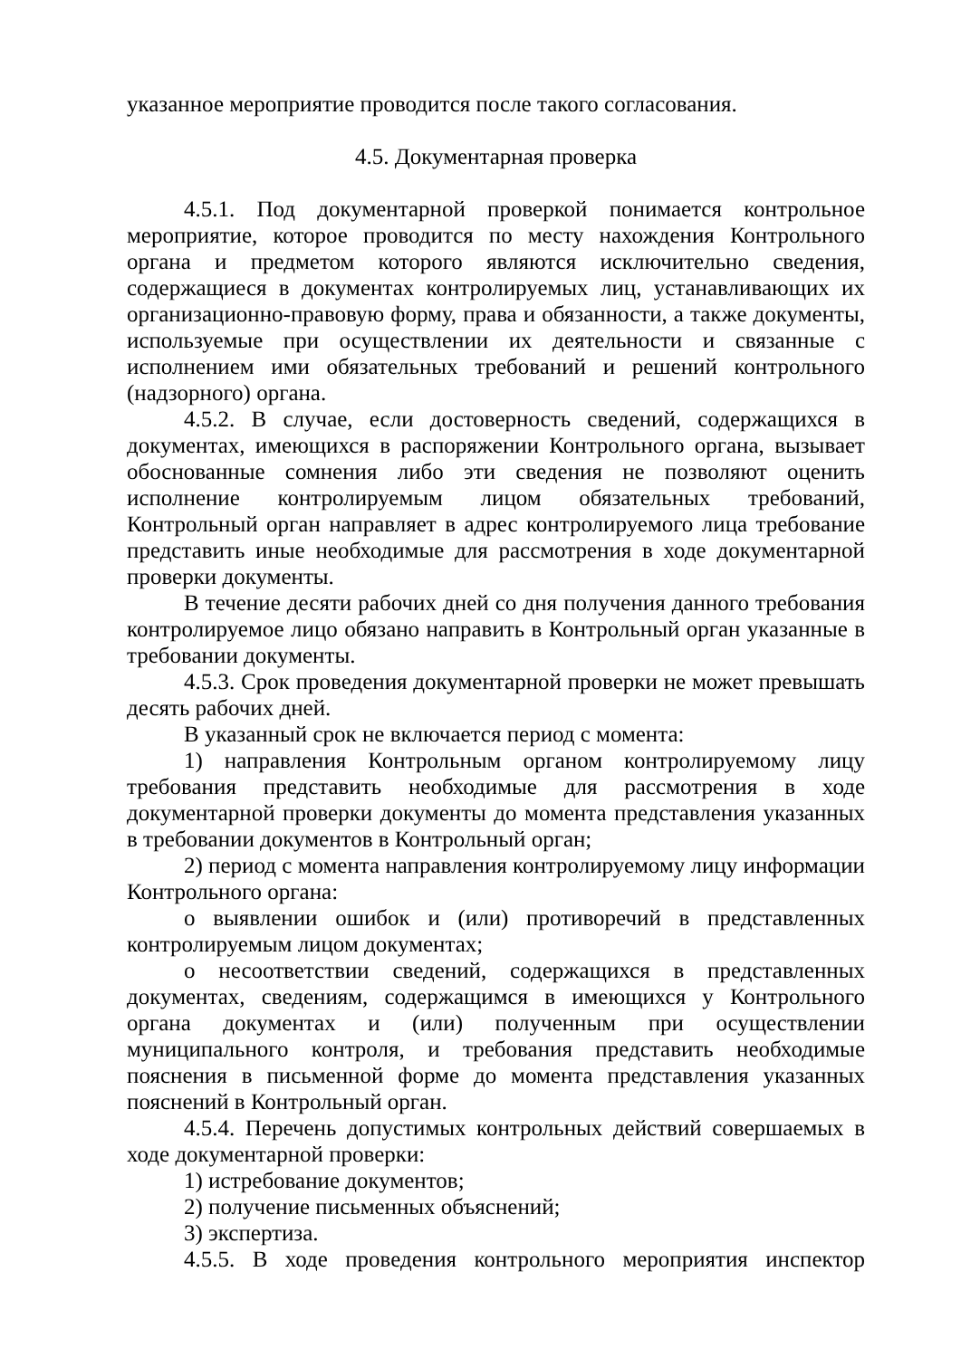указанное мероприятие проводится после такого согласования.
4.5. Документарная проверка
4.5.1. Под документарной проверкой понимается контрольное мероприятие, которое проводится по месту нахождения Контрольного органа и предметом которого являются исключительно сведения, содержащиеся в документах контролируемых лиц, устанавливающих их организационно-правовую форму, права и обязанности, а также документы, используемые при осуществлении их деятельности и связанные с исполнением ими обязательных требований и решений контрольного (надзорного) органа.
4.5.2. В случае, если достоверность сведений, содержащихся в документах, имеющихся в распоряжении Контрольного органа, вызывает обоснованные сомнения либо эти сведения не позволяют оценить исполнение контролируемым лицом обязательных требований, Контрольный орган направляет в адрес контролируемого лица требование представить иные необходимые для рассмотрения в ходе документарной проверки документы.
В течение десяти рабочих дней со дня получения данного требования контролируемое лицо обязано направить в Контрольный орган указанные в требовании документы.
4.5.3. Срок проведения документарной проверки не может превышать десять рабочих дней.
В указанный срок не включается период с момента:
1) направления Контрольным органом контролируемому лицу требования представить необходимые для рассмотрения в ходе документарной проверки документы до момента представления указанных в требовании документов в Контрольный орган;
2) период с момента направления контролируемому лицу информации Контрольного органа:
о выявлении ошибок и (или) противоречий в представленных контролируемым лицом документах;
о несоответствии сведений, содержащихся в представленных документах, сведениям, содержащимся в имеющихся у Контрольного органа документах и (или) полученным при осуществлении муниципального контроля, и требования представить необходимые пояснения в письменной форме до момента представления указанных пояснений в Контрольный орган.
4.5.4. Перечень допустимых контрольных действий совершаемых в ходе документарной проверки:
1) истребование документов;
2) получение письменных объяснений;
3) экспертиза.
4.5.5. В ходе проведения контрольного мероприятия инспектор